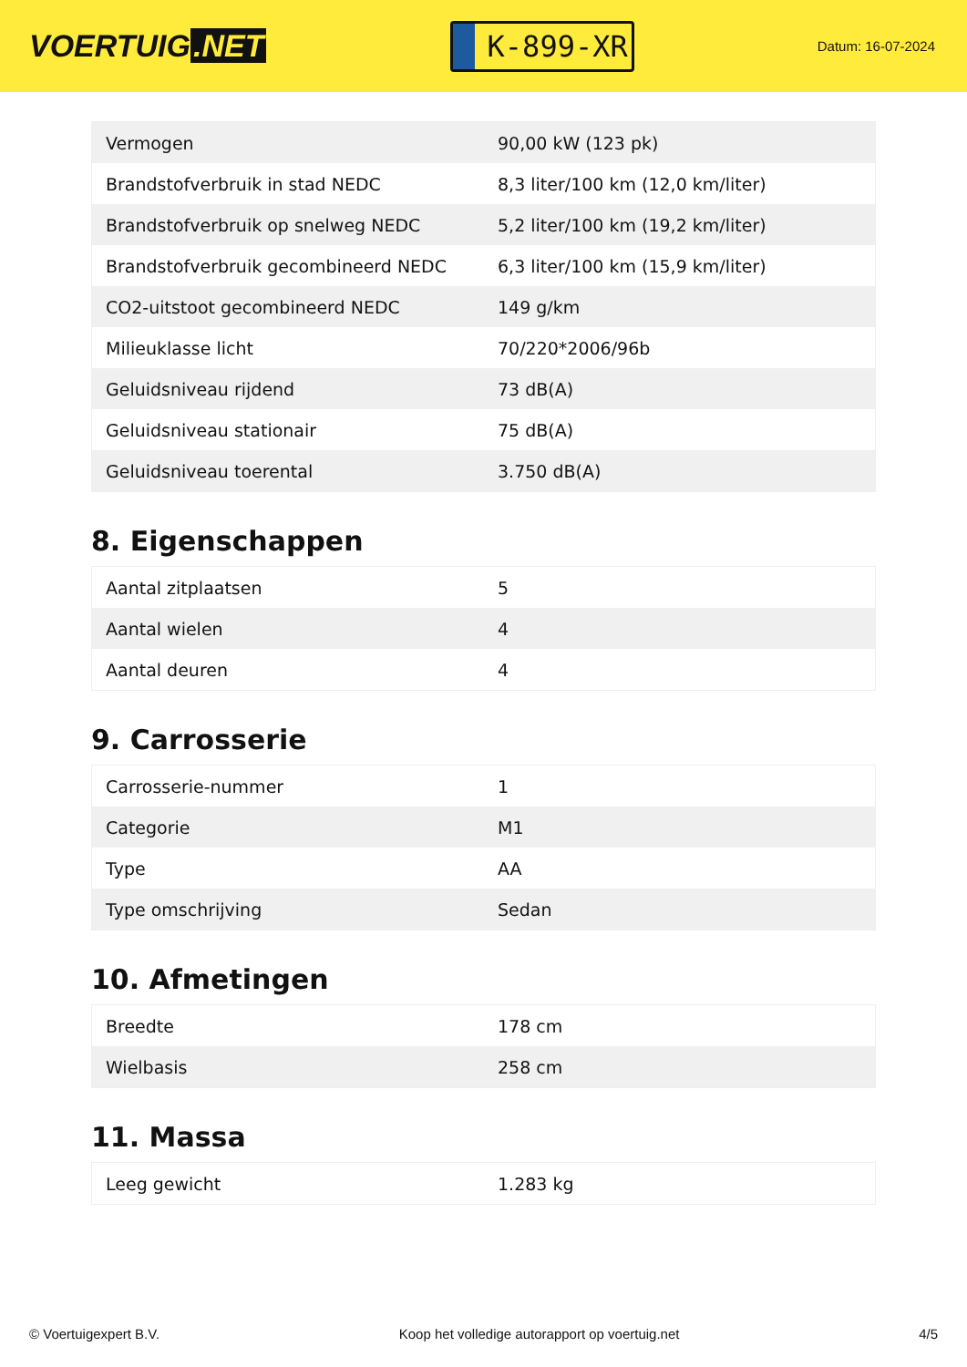VOERTUIG.NET
K-899-XR
Datum: 16-07-2024
| Vermogen | 90,00 kW (123 pk) |
| Brandstofverbruik in stad NEDC | 8,3 liter/100 km (12,0 km/liter) |
| Brandstofverbruik op snelweg NEDC | 5,2 liter/100 km (19,2 km/liter) |
| Brandstofverbruik gecombineerd NEDC | 6,3 liter/100 km (15,9 km/liter) |
| CO2-uitstoot gecombineerd NEDC | 149 g/km |
| Milieuklasse licht | 70/220*2006/96b |
| Geluidsniveau rijdend | 73 dB(A) |
| Geluidsniveau stationair | 75 dB(A) |
| Geluidsniveau toerental | 3.750 dB(A) |
8. Eigenschappen
| Aantal zitplaatsen | 5 |
| Aantal wielen | 4 |
| Aantal deuren | 4 |
9. Carrosserie
| Carrosserie-nummer | 1 |
| Categorie | M1 |
| Type | AA |
| Type omschrijving | Sedan |
10. Afmetingen
| Breedte | 178 cm |
| Wielbasis | 258 cm |
11. Massa
| Leeg gewicht | 1.283 kg |
© Voertuigexpert B.V. Koop het volledige autorapport op voertuig.net 4/5